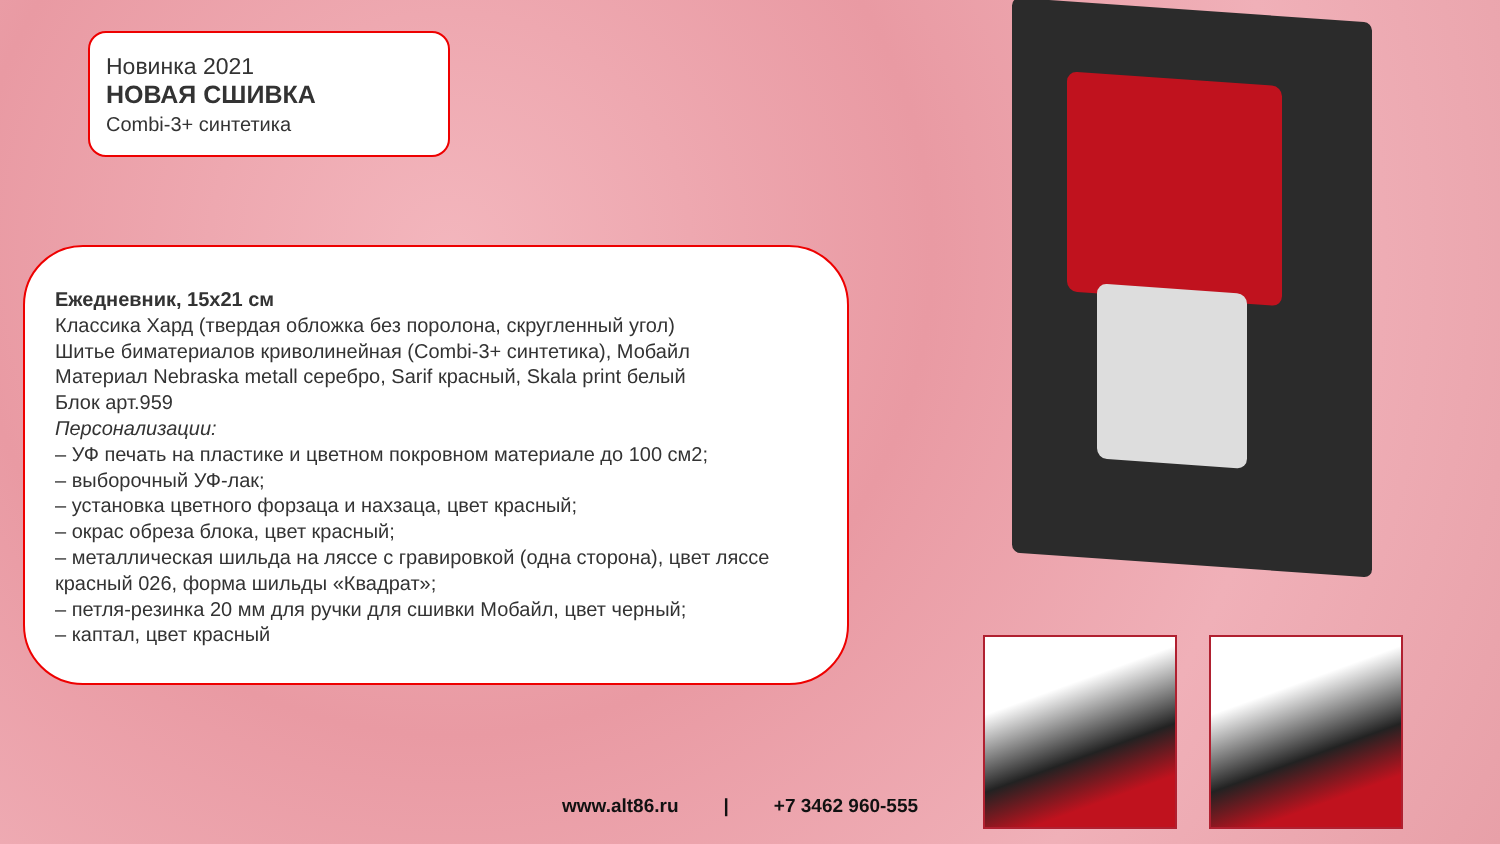Новинка 2021
НОВАЯ СШИВКА
Combi-3+ синтетика
Ежедневник, 15х21 см
Классика Хард (твердая обложка без поролона, скругленный угол)
Шитье биматериалов криволинейная (Combi-3+ синтетика), Мобайл
Материал Nebraska metall серебро, Sarif красный, Skala print белый
Блок арт.959
Персонализации:
– УФ печать на пластике и цветном покровном материале до 100 см2;
– выборочный УФ-лак;
– установка цветного форзаца и нахзаца, цвет красный;
– окрас обреза блока, цвет красный;
– металлическая шильда на ляссе с гравировкой (одна сторона), цвет ляссе красный 026, форма шильды «Квадрат»;
– петля-резинка 20 мм для ручки для сшивки Мобайл, цвет черный;
– каптал, цвет красный
www.alt86.ru | +7 3462 960-555